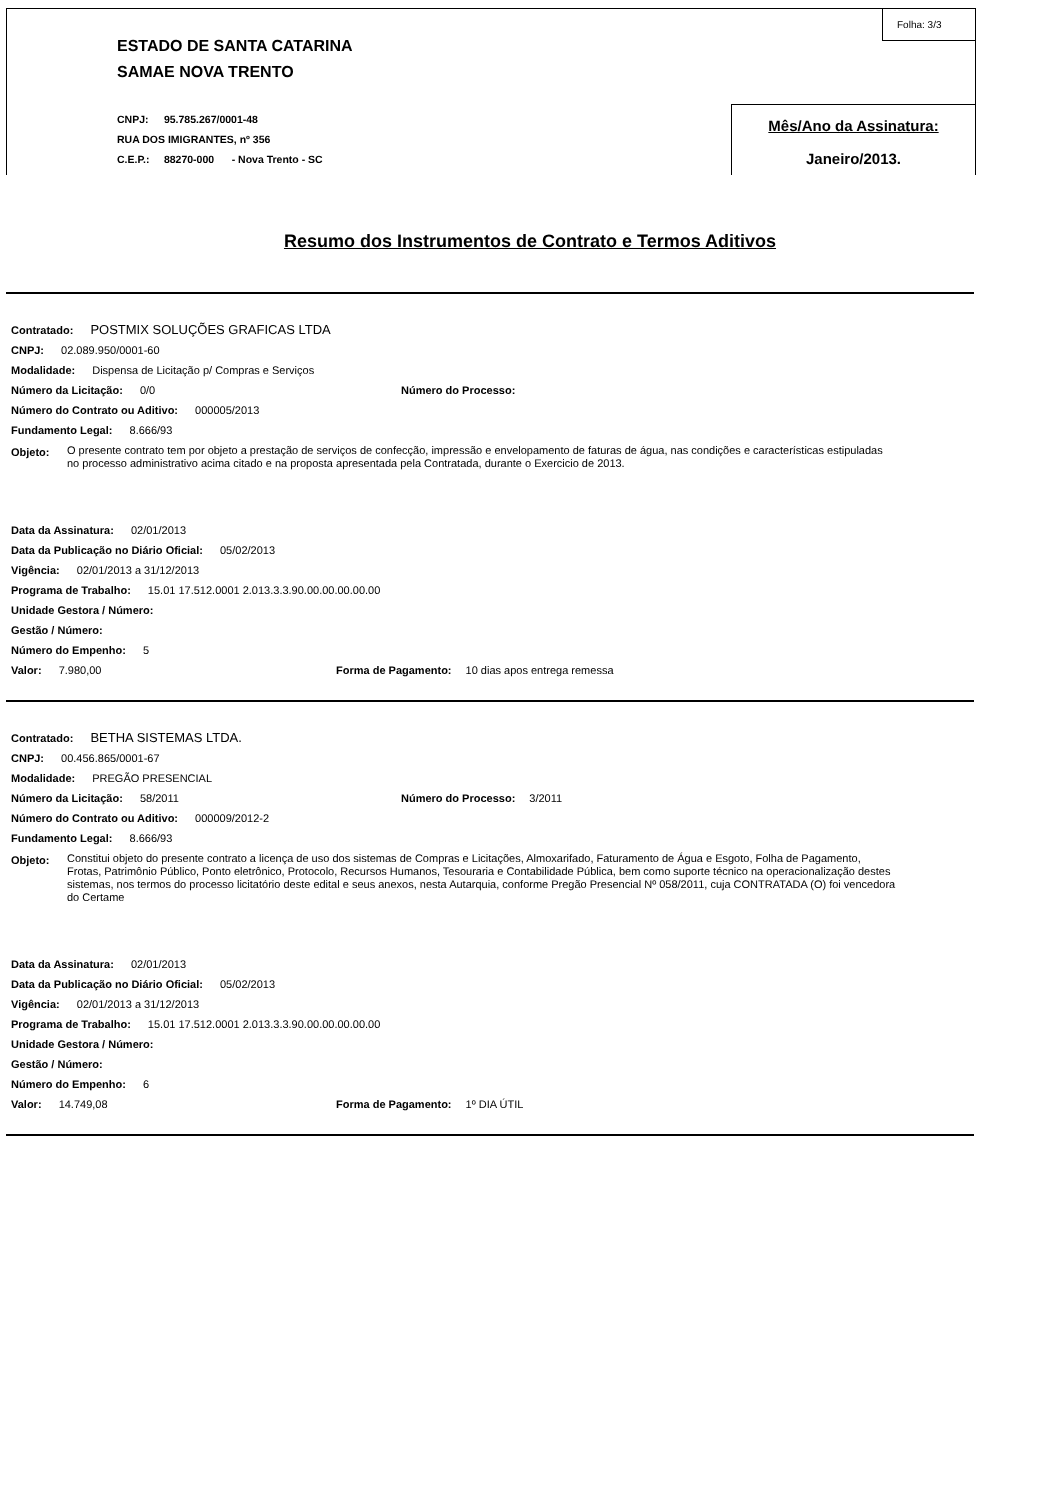ESTADO DE SANTA CATARINA
SAMAE NOVA TRENTO
CNPJ: 95.785.267/0001-48
RUA DOS IMIGRANTES, nº 356
C.E.P.: 88270-000 - Nova Trento - SC
Folha: 3/3
Mês/Ano da Assinatura:
Janeiro/2013.
Resumo dos Instrumentos de Contrato e Termos Aditivos
Contratado: POSTMIX SOLUÇÕES GRAFICAS LTDA
CNPJ: 02.089.950/0001-60
Modalidade: Dispensa de Licitação p/ Compras e Serviços
Número da Licitação: 0/0 Número do Processo:
Número do Contrato ou Aditivo: 000005/2013
Fundamento Legal: 8.666/93
Objeto: O presente contrato tem por objeto a prestação de serviços de confecção, impressão e envelopamento de faturas de água, nas condições e características estipuladas no processo administrativo acima citado e na proposta apresentada pela Contratada, durante o Exercicio de 2013.
Data da Assinatura: 02/01/2013
Data da Publicação no Diário Oficial: 05/02/2013
Vigência: 02/01/2013 a 31/12/2013
Programa de Trabalho: 15.01 17.512.0001 2.013.3.3.90.00.00.00.00.00
Unidade Gestora / Número:
Gestão / Número:
Número do Empenho: 5
Valor: 7.980,00 Forma de Pagamento: 10 dias apos entrega remessa
Contratado: BETHA SISTEMAS LTDA.
CNPJ: 00.456.865/0001-67
Modalidade: PREGÃO PRESENCIAL
Número da Licitação: 58/2011 Número do Processo: 3/2011
Número do Contrato ou Aditivo: 000009/2012-2
Fundamento Legal: 8.666/93
Objeto: Constitui objeto do presente contrato a licença de uso dos sistemas de Compras e Licitações, Almoxarifado, Faturamento de Água e Esgoto, Folha de Pagamento, Frotas, Patrimônio Público, Ponto eletrônico, Protocolo, Recursos Humanos, Tesouraria e Contabilidade Pública, bem como suporte técnico na operacionalização destes sistemas, nos termos do processo licitatório deste edital e seus anexos, nesta Autarquia, conforme Pregão Presencial Nº 058/2011, cuja CONTRATADA (O) foi vencedora do Certame
Data da Assinatura: 02/01/2013
Data da Publicação no Diário Oficial: 05/02/2013
Vigência: 02/01/2013 a 31/12/2013
Programa de Trabalho: 15.01 17.512.0001 2.013.3.3.90.00.00.00.00.00
Unidade Gestora / Número:
Gestão / Número:
Número do Empenho: 6
Valor: 14.749,08 Forma de Pagamento: 1º DIA ÚTIL